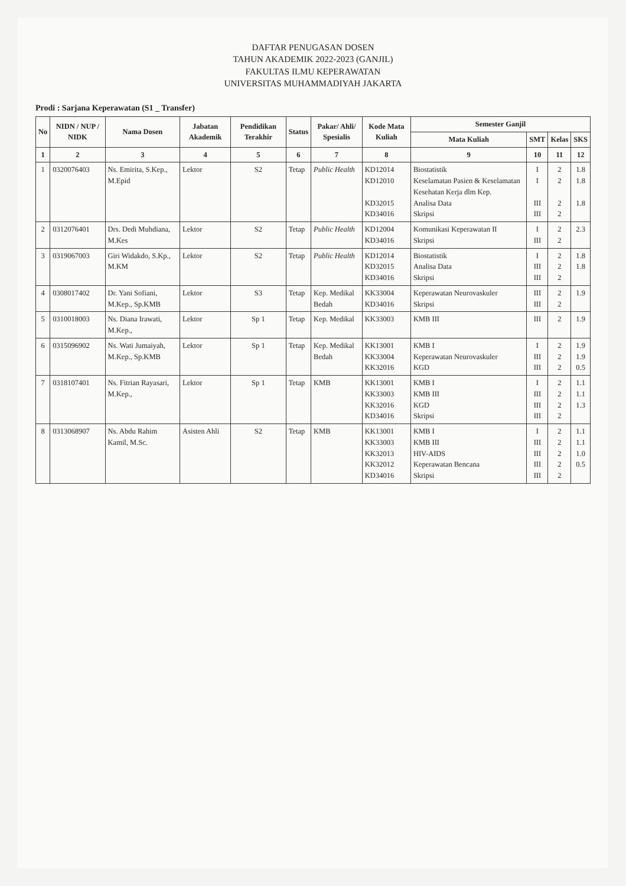DAFTAR PENUGASAN DOSEN
TAHUN AKADEMIK 2022-2023 (GANJIL)
FAKULTAS ILMU KEPERAWATAN
UNIVERSITAS MUHAMMADIYAH JAKARTA
Prodi : Sarjana Keperawatan (S1 _ Transfer)
| No | NIDN / NUP / NIDK | Nama Dosen | Jabatan Akademik | Pendidikan Terakhir | Status | Pakar/ Ahli/ Spesialis | Kode Mata Kuliah | Semester Ganjil | | | |
| --- | --- | --- | --- | --- | --- | --- | --- | --- | --- | --- | --- |
| | | | | | | | | Mata Kuliah | SMT | Kelas | SKS |
| 1 | 2 | 3 | 4 | 5 | 6 | 7 | 8 | 9 | 10 | 11 | 12 |
| 1 | 0320076403 | Ns. Emirita, S.Kep., M.Epid | Lektor | S2 | Tetap | Public Health | KD12014 KD12010 KD32015 KD34016 | Biostatistik Keselamatan Pasien & Keselamatan Kesehatan Kerja dlm Kep. Analisa Data Skripsi | I I III III | 2 2 2 2 | 1.8 1.8 1.8 |
| 2 | 0312076401 | Drs. Dedi Muhdiana, M.Kes | Lektor | S2 | Tetap | Public Health | KD12004 KD34016 | Komunikasi Keperawatan II Skripsi | I III | 2 2 | 2.3 |
| 3 | 0319067003 | Giri Widakdo, S.Kp., M.KM | Lektor | S2 | Tetap | Public Health | KD12014 KD32015 KD34016 | Biostatistik Analisa Data Skripsi | I III III | 2 2 2 | 1.8 1.8 |
| 4 | 0308017402 | Dr. Yani Sofiani, M.Kep., Sp.KMB | Lektor | S3 | Tetap | Kep. Medikal Bedah | KK33004 KD34016 | Keperawatan Neurovaskuler Skripsi | III III | 2 2 | 1.9 |
| 5 | 0310018003 | Ns. Diana Irawati, M.Kep., | Lektor | Sp 1 | Tetap | Kep. Medikal | KK33003 | KMB III | III | 2 | 1.9 |
| 6 | 0315096902 | Ns. Wati Jumaiyah, M.Kep., Sp.KMB | Lektor | Sp 1 | Tetap | Kep. Medikal Bedah | KK13001 KK33004 KK32016 | KMB I Keperawatan Neurovaskuler KGD | I III III | 2 2 2 | 1.9 1.9 0.5 |
| 7 | 0318107401 | Ns. Fitrian Rayasari, M.Kep., | Lektor | Sp 1 | Tetap | KMB | KK13001 KK33003 KK32016 KD34016 | KMB I KMB III KGD Skripsi | I III III III | 2 2 2 2 | 1.1 1.1 1.3 |
| 8 | 0313068907 | Ns. Abdu Rahim Kamil, M.Sc. | Asisten Ahli | S2 | Tetap | KMB | KK13001 KK33003 KK32013 KK32012 KD34016 | KMB I KMB III HIV-AIDS Keperawatan Bencana Skripsi | I III III III III | 2 2 2 2 2 | 1.1 1.1 1.0 0.5 |